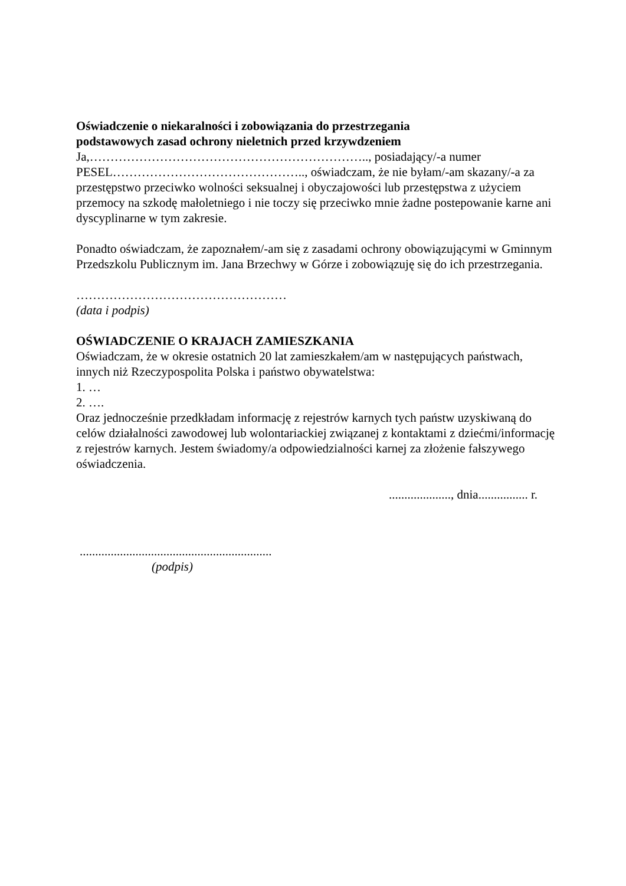Oświadczenie o niekaralności i zobowiązania do przestrzegania
podstawowych zasad ochrony nieletnich przed krzywdzeniem
Ja,………………………………………………………….., posiadający/-a numer PESEL……………………………………….., oświadczam, że nie byłam/-am skazany/-a za przestępstwo przeciwko wolności seksualnej i obyczajowości lub przestępstwa z użyciem przemocy na szkodę małoletniego i nie toczy się przeciwko mnie żadne postepowanie karne ani dyscyplinarne w tym zakresie.
Ponadto oświadczam, że zapoznałem/-am się z zasadami ochrony obowiązującymi w Gminnym Przedszkolu Publicznym im. Jana Brzechwy w Górze i zobowiązuję się do ich przestrzegania.
……………………………………………
(data i podpis)
OŚWIADCZENIE O KRAJACH ZAMIESZKANIA
Oświadczam, że w okresie ostatnich 20 lat zamieszkałem/am w następujących państwach, innych niż Rzeczypospolita Polska i państwo obywatelstwa:
1. …
2. ….
Oraz jednocześnie przedkładam informację z rejestrów karnych tych państw uzyskiwaną do celów działalności zawodowej lub wolontariackiej związanej z kontaktami z dziećmi/informację z rejestrów karnych. Jestem świadomy/a odpowiedzialności karnej za złożenie fałszywego oświadczenia.
...................., dnia................ r.
..............................................................
(podpis)